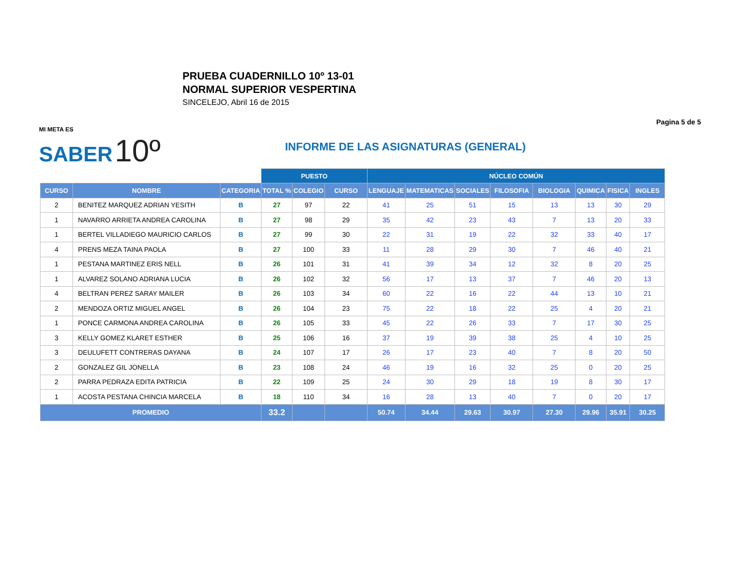PRUEBA CUADERNILLO 10º 13-01
NORMAL SUPERIOR VESPERTINA
SINCELEJO, Abril 16 de 2015
Pagina 5 de 5
MI META ES
SABER 10º
INFORME DE LAS ASIGNATURAS (GENERAL)
| | | | PUESTO | | | NÚCLEO COMÚN | | | | | | | |
| --- | --- | --- | --- | --- | --- | --- | --- | --- | --- | --- | --- | --- | --- |
| CURSO | NOMBRE | CATEGORIA | TOTAL % | COLEGIO | CURSO | LENGUAJE | MATEMATICAS | SOCIALES | FILOSOFIA | BIOLOGIA | QUIMICA | FISICA | INGLES |
| 2 | BENITEZ MARQUEZ ADRIAN YESITH | B | 27 | 97 | 22 | 41 | 25 | 51 | 15 | 13 | 13 | 30 | 29 |
| 1 | NAVARRO ARRIETA ANDREA CAROLINA | B | 27 | 98 | 29 | 35 | 42 | 23 | 43 | 7 | 13 | 20 | 33 |
| 1 | BERTEL VILLADIEGO MAURICIO CARLOS | B | 27 | 99 | 30 | 22 | 31 | 19 | 22 | 32 | 33 | 40 | 17 |
| 4 | PRENS MEZA TAINA PAOLA | B | 27 | 100 | 33 | 11 | 28 | 29 | 30 | 7 | 46 | 40 | 21 |
| 1 | PESTANA MARTINEZ ERIS NELL | B | 26 | 101 | 31 | 41 | 39 | 34 | 12 | 32 | 8 | 20 | 25 |
| 1 | ALVAREZ SOLANO ADRIANA LUCIA | B | 26 | 102 | 32 | 56 | 17 | 13 | 37 | 7 | 46 | 20 | 13 |
| 4 | BELTRAN PEREZ SARAY MAILER | B | 26 | 103 | 34 | 60 | 22 | 16 | 22 | 44 | 13 | 10 | 21 |
| 2 | MENDOZA ORTIZ MIGUEL ANGEL | B | 26 | 104 | 23 | 75 | 22 | 18 | 22 | 25 | 4 | 20 | 21 |
| 1 | PONCE CARMONA ANDREA CAROLINA | B | 26 | 105 | 33 | 45 | 22 | 26 | 33 | 7 | 17 | 30 | 25 |
| 3 | KELLY GOMEZ KLARET ESTHER | B | 25 | 106 | 16 | 37 | 19 | 39 | 38 | 25 | 4 | 10 | 25 |
| 3 | DEULUFETT CONTRERAS DAYANA | B | 24 | 107 | 17 | 26 | 17 | 23 | 40 | 7 | 8 | 20 | 50 |
| 2 | GONZALEZ GIL JONELLA | B | 23 | 108 | 24 | 46 | 19 | 16 | 32 | 25 | 0 | 20 | 25 |
| 2 | PARRA PEDRAZA EDITA PATRICIA | B | 22 | 109 | 25 | 24 | 30 | 29 | 18 | 19 | 8 | 30 | 17 |
| 1 | ACOSTA PESTANA CHINCIA MARCELA | B | 18 | 110 | 34 | 16 | 28 | 13 | 40 | 7 | 0 | 20 | 17 |
| PROMEDIO | | | 33.2 | | | 50.74 | 34.44 | 29.63 | 30.97 | 27.30 | 29.96 | 35.91 | 30.25 |